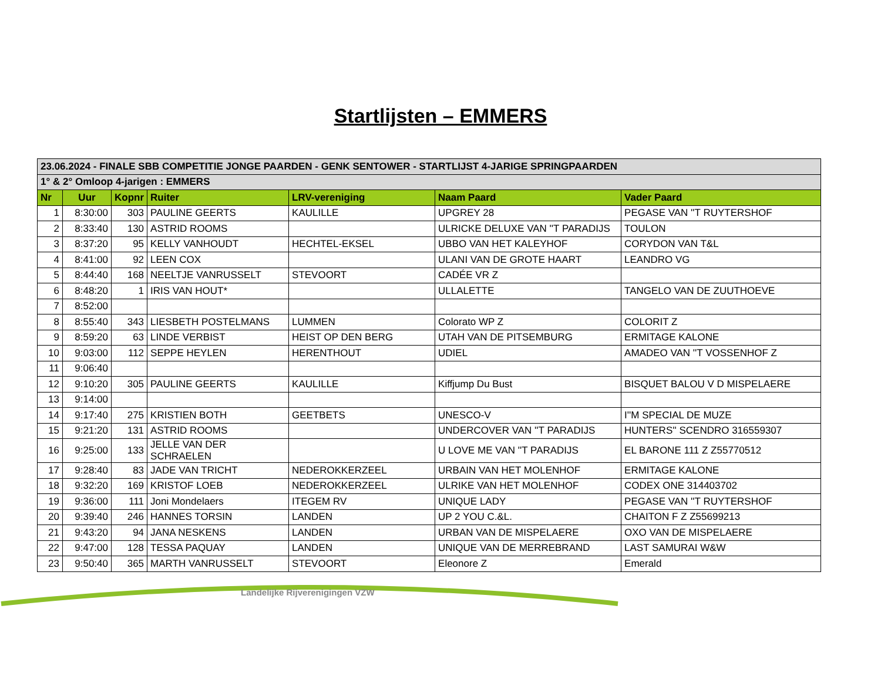Startlijsten – EMMERS
| 23.06.2024 - FINALE SBB COMPETITIE JONGE PAARDEN - GENK SENTOWER - STARTLIJST 4-JARIGE SPRINGPAARDEN | | | | | | |
| --- | --- | --- | --- | --- | --- | --- |
| 1° & 2° Omloop 4-jarigen : EMMERS | | | | | | |
| Nr | Uur | Kopnr | Ruiter | LRV-vereniging | Naam Paard | Vader Paard |
| 1 | 8:30:00 | 303 | PAULINE GEERTS | KAULILLE | UPGREY 28 | PEGASE VAN ''T RUYTERSHOF |
| 2 | 8:33:40 | 130 | ASTRID ROOMS | | ULRICKE DELUXE VAN ''T PARADIJS | TOULON |
| 3 | 8:37:20 | 95 | KELLY VANHOUDT | HECHTEL-EKSEL | UBBO VAN HET KALEYHOF | CORYDON VAN T&L |
| 4 | 8:41:00 | 92 | LEEN COX | | ULANI VAN DE GROTE HAART | LEANDRO VG |
| 5 | 8:44:40 | 168 | NEELTJE VANRUSSELT | STEVOORT | CADÉE VR Z | |
| 6 | 8:48:20 | 1 | IRIS VAN HOUT* | | ULLALETTE | TANGELO VAN DE ZUUTHOEVE |
| 7 | 8:52:00 | | | | | |
| 8 | 8:55:40 | 343 | LIESBETH POSTELMANS | LUMMEN | Colorato WP Z | COLORIT Z |
| 9 | 8:59:20 | 63 | LINDE VERBIST | HEIST OP DEN BERG | UTAH VAN DE PITSEMBURG | ERMITAGE KALONE |
| 10 | 9:03:00 | 112 | SEPPE HEYLEN | HERENTHOUT | UDIEL | AMADEO VAN ''T VOSSENHOF Z |
| 11 | 9:06:40 | | | | | |
| 12 | 9:10:20 | 305 | PAULINE GEERTS | KAULILLE | Kiffjump Du Bust | BISQUET BALOU V D MISPELAERE |
| 13 | 9:14:00 | | | | | |
| 14 | 9:17:40 | 275 | KRISTIEN BOTH | GEETBETS | UNESCO-V | I''M SPECIAL DE MUZE |
| 15 | 9:21:20 | 131 | ASTRID ROOMS | | UNDERCOVER VAN ''T PARADIJS | HUNTERS'' SCENDRO 316559307 |
| 16 | 9:25:00 | 133 | JELLE VAN DER SCHRAELEN | | U LOVE ME VAN ''T PARADIJS | EL BARONE 111 Z Z55770512 |
| 17 | 9:28:40 | 83 | JADE VAN TRICHT | NEDEROKKERZEEL | URBAIN VAN HET MOLENHOF | ERMITAGE KALONE |
| 18 | 9:32:20 | 169 | KRISTOF LOEB | NEDEROKKERZEEL | ULRIKE VAN HET MOLENHOF | CODEX ONE 314403702 |
| 19 | 9:36:00 | 111 | Joni Mondelaers | ITEGEM RV | UNIQUE LADY | PEGASE VAN ''T RUYTERSHOF |
| 20 | 9:39:40 | 246 | HANNES TORSIN | LANDEN | UP 2 YOU C.&L. | CHAITON F Z Z55699213 |
| 21 | 9:43:20 | 94 | JANA NESKENS | LANDEN | URBAN VAN DE MISPELAERE | OXO VAN DE MISPELAERE |
| 22 | 9:47:00 | 128 | TESSA PAQUAY | LANDEN | UNIQUE VAN DE MERREBRAND | LAST SAMURAI W&W |
| 23 | 9:50:40 | 365 | MARTH VANRUSSELT | STEVOORT | Eleonore Z | Emerald |
Landelijke Rijverenigingen VZW